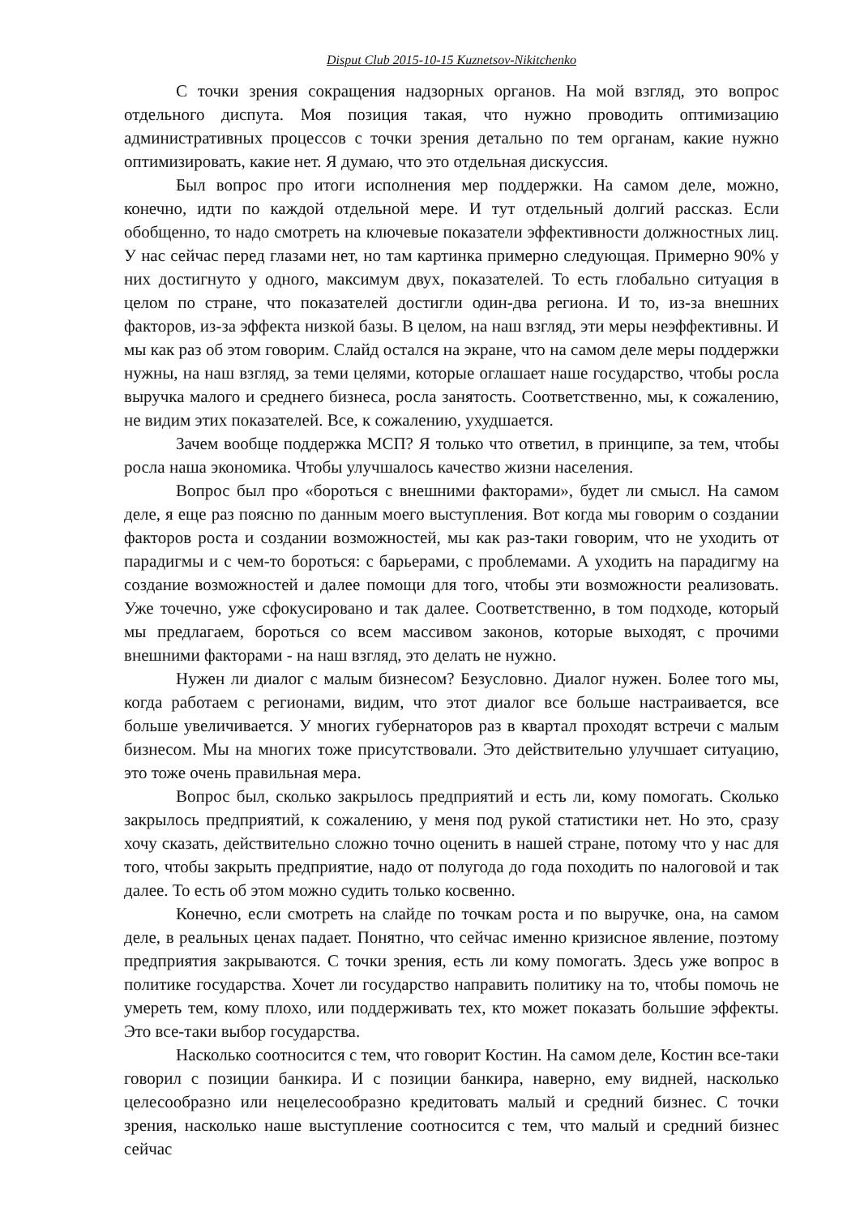Disput Club 2015-10-15 Kuznetsov-Nikitchenko
С точки зрения сокращения надзорных органов. На мой взгляд, это вопрос отдельного диспута. Моя позиция такая, что нужно проводить оптимизацию административных процессов с точки зрения детально по тем органам, какие нужно оптимизировать, какие нет. Я думаю, что это отдельная дискуссия.
Был вопрос про итоги исполнения мер поддержки. На самом деле, можно, конечно, идти по каждой отдельной мере. И тут отдельный долгий рассказ. Если обобщенно, то надо смотреть на ключевые показатели эффективности должностных лиц. У нас сейчас перед глазами нет, но там картинка примерно следующая. Примерно 90% у них достигнуто у одного, максимум двух, показателей. То есть глобально ситуация в целом по стране, что показателей достигли один-два региона. И то, из-за внешних факторов, из-за эффекта низкой базы. В целом, на наш взгляд, эти меры неэффективны. И мы как раз об этом говорим. Слайд остался на экране, что на самом деле меры поддержки нужны, на наш взгляд, за теми целями, которые оглашает наше государство, чтобы росла выручка малого и среднего бизнеса, росла занятость. Соответственно, мы, к сожалению, не видим этих показателей. Все, к сожалению, ухудшается.
Зачем вообще поддержка МСП? Я только что ответил, в принципе, за тем, чтобы росла наша экономика. Чтобы улучшалось качество жизни населения.
Вопрос был про «бороться с внешними факторами», будет ли смысл. На самом деле, я еще раз поясню по данным моего выступления. Вот когда мы говорим о создании факторов роста и создании возможностей, мы как раз-таки говорим, что не уходить от парадигмы и с чем-то бороться: с барьерами, с проблемами. А уходить на парадигму на создание возможностей и далее помощи для того, чтобы эти возможности реализовать. Уже точечно, уже сфокусировано и так далее. Соответственно, в том подходе, который мы предлагаем, бороться со всем массивом законов, которые выходят, с прочими внешними факторами - на наш взгляд, это делать не нужно.
Нужен ли диалог с малым бизнесом? Безусловно. Диалог нужен. Более того мы, когда работаем с регионами, видим, что этот диалог все больше настраивается, все больше увеличивается. У многих губернаторов раз в квартал проходят встречи с малым бизнесом. Мы на многих тоже присутствовали. Это действительно улучшает ситуацию, это тоже очень правильная мера.
Вопрос был, сколько закрылось предприятий и есть ли, кому помогать. Сколько закрылось предприятий, к сожалению, у меня под рукой статистики нет. Но это, сразу хочу сказать, действительно сложно точно оценить в нашей стране, потому что у нас для того, чтобы закрыть предприятие, надо от полугода до года походить по налоговой и так далее. То есть об этом можно судить только косвенно.
Конечно, если смотреть на слайде по точкам роста и по выручке, она, на самом деле, в реальных ценах падает. Понятно, что сейчас именно кризисное явление, поэтому предприятия закрываются. С точки зрения, есть ли кому помогать. Здесь уже вопрос в политике государства. Хочет ли государство направить политику на то, чтобы помочь не умереть тем, кому плохо, или поддерживать тех, кто может показать большие эффекты. Это все-таки выбор государства.
Насколько соотносится с тем, что говорит Костин. На самом деле, Костин все-таки говорил с позиции банкира. И с позиции банкира, наверно, ему видней, насколько целесообразно или нецелесообразно кредитовать малый и средний бизнес. С точки зрения, насколько наше выступление соотносится с тем, что малый и средний бизнес сейчас